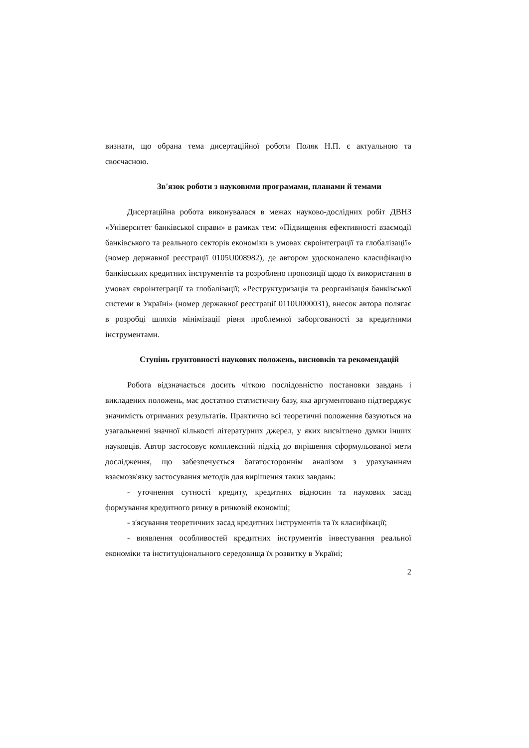визнати, що обрана тема дисертаційної роботи Поляк Н.П. є актуальною та своєчасною.
Зв'язок роботи з науковими програмами, планами й темами
Дисертаційна робота виконувалася в межах науково-дослідних робіт ДВНЗ «Університет банківської справи» в рамках тем: «Підвищення ефективності взаємодії банківського та реального секторів економіки в умовах євроінтеграції та глобалізації» (номер державної реєстрації 0105U008982), де автором удосконалено класифікацію банківських кредитних інструментів та розроблено пропозиції щодо їх використання в умовах євроінтеграції та глобалізації; «Реструктуризація та реорганізація банківської системи в Україні» (номер державної реєстрації 0110U000031), внесок автора полягає в розробці шляхів мінімізації рівня проблемної заборгованості за кредитними інструментами.
Ступінь грунтовності наукових положень, висновків та рекомендацій
Робота відзначається досить чіткою послідовністю постановки завдань і викладених положень, має достатню статистичну базу, яка аргументовано підтверджує значимість отриманих результатів. Практично всі теоретичні положення базуються на узагальненні значної кількості літературних джерел, у яких висвітлено думки інших науковців. Автор застосовує комплексний підхід до вирішення сформульованої мети дослідження, що забезпечується багатостороннім аналізом з урахуванням взаємозв'язку застосування методів для вирішення таких завдань:
- уточнення сутності кредиту, кредитних відносин та наукових засад формування кредитного ринку в ринковій економіці;
- з'ясування теоретичних засад кредитних інструментів та їх класифікації;
- виявлення особливостей кредитних інструментів інвестування реальної економіки та інституціонального середовища їх розвитку в Україні;
2